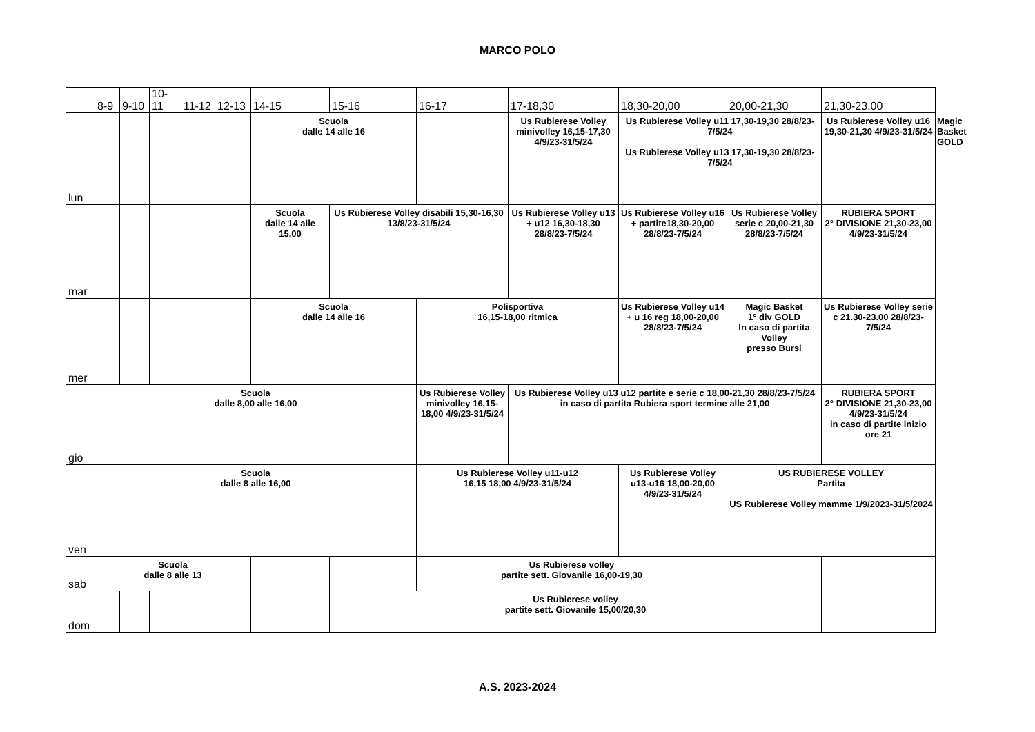MARCO POLO
| | 8-9 | 9-10 | 10-11 | 11-12 | 12-13 | 14-15 | 15-16 | 16-17 | 17-18,30 | 18,30-20,00 | 20,00-21,30 | 21,30-23,00 | |
| --- | --- | --- | --- | --- | --- | --- | --- | --- | --- | --- | --- | --- | --- |
| lun | | | | | | Scuola dalle 14 alle 16 | | | Us Rubierese Volley minivolley 16,15-17,30 4/9/23-31/5/24 | Us Rubierese Volley u11 17,30-19,30 28/8/23-7/5/24 Us Rubierese Volley u13 17,30-19,30 28/8/23-7/5/24 | | Us Rubierese Volley u16 19,30-21,30 4/9/23-31/5/24 | Magic Basket GOLD |
| mar | | | | | | Scuola dalle 14 alle 15,00 | Us Rubierese Volley disabili 15,30-16,30 13/8/23-31/5/24 | | Us Rubierese Volley u13 + u12 16,30-18,30 28/8/23-7/5/24 | Us Rubierese Volley u16 + partite18,30-20,00 28/8/23-7/5/24 | Us Rubierese Volley serie c 20,00-21,30 28/8/23-7/5/24 | RUBIERA SPORT 2° DIVISIONE 21,30-23,00 4/9/23-31/5/24 | |
| mer | | | | | | Scuola dalle 14 alle 16 | | Polisportiva 16,15-18,00 ritmica | | Us Rubierese Volley u14 + u 16 reg 18,00-20,00 28/8/23-7/5/24 | Magic Basket 1° div GOLD In caso di partita Volley presso Bursi | Us Rubierese Volley serie c 21.30-23.00 28/8/23-7/5/24 | |
| gio | Scuola dalle 8,00 alle 16,00 | | | | | | | Us Rubierese Volley minivolley 16,15-18,00 4/9/23-31/5/24 | Us Rubierese Volley u13 u12 partite e serie c 18,00-21,30 28/8/23-7/5/24 in caso di partita Rubiera sport termine alle 21,00 | | | RUBIERA SPORT 2° DIVISIONE 21,30-23,00 4/9/23-31/5/24 in caso di partite inizio ore 21 | |
| ven | Scuola dalle 8 alle 16,00 | | | | | | | Us Rubierese Volley u11-u12 16,15 18,00 4/9/23-31/5/24 | | Us Rubierese Volley u13-u16 18,00-20,00 4/9/23-31/5/24 | US RUBIERESE VOLLEY Partita US Rubierese Volley mamme 1/9/2023-31/5/2024 | | |
| sab | Scuola dalle 8 alle 13 | | | | | | | Us Rubierese volley partite sett. Giovanile 16,00-19,30 | | | | | |
| dom | | | | | | | Us Rubierese volley partite sett. Giovanile 15,00/20,30 | | | | | | |
A.S. 2023-2024